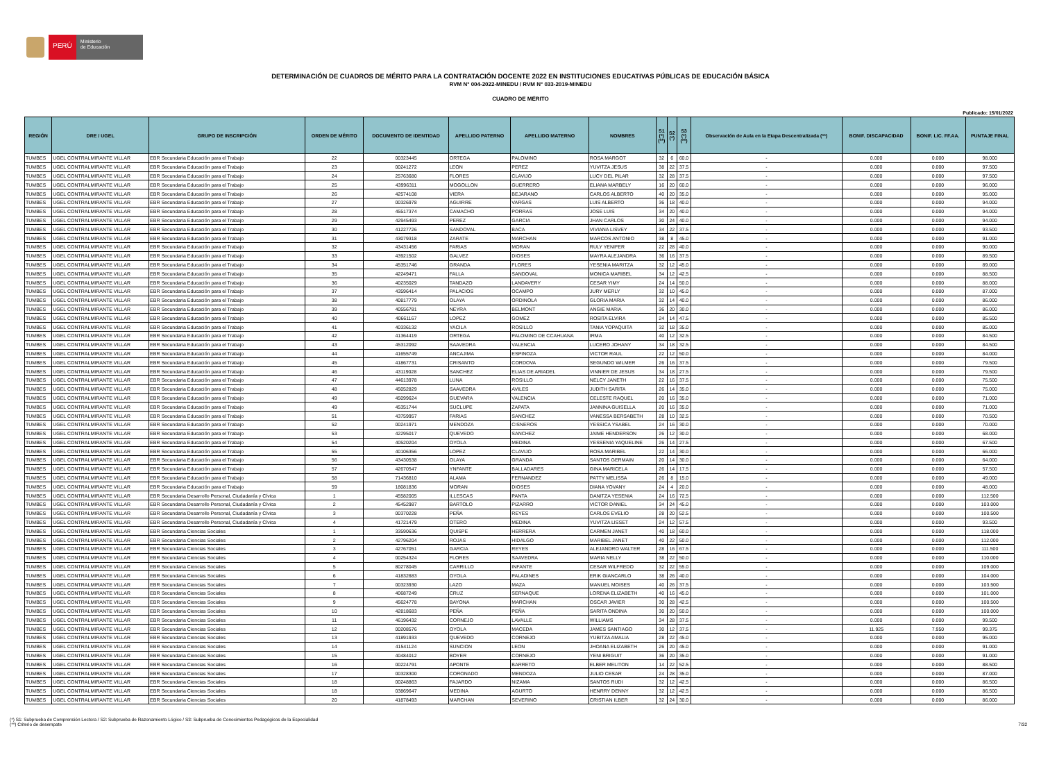PERÚ
Ministerio
de Educación
DETERMINACIÓN DE CUADROS DE MÉRITO PARA LA CONTRATACIÓN DOCENTE 2022 EN INSTITUCIONES EDUCATIVAS PÚBLICAS DE EDUCACIÓN BÁSICA
RVM N° 004-2022-MINEDU / RVM N° 033-2019-MINEDU
CUADRO DE MÉRITO
Publicado: 15/01/2022
| REGIÓN | DRE / UGEL | GRUPO DE INSCRIPCIÓN | ORDEN DE MÉRITO | DOCUMENTO DE IDENTIDAD | APELLIDO PATERNO | APELLIDO MATERNO | NOMBRES | S1 (*) (**) | S2 (*) | S3 (*) (**) | Observación de Aula en la Etapa Descentralizada (**) | BONIF. DISCAPACIDAD | BONIF. LIC. FF.AA. | PUNTAJE FINAL |
| --- | --- | --- | --- | --- | --- | --- | --- | --- | --- | --- | --- | --- | --- | --- |
| TUMBES | UGEL CONTRALMIRANTE VILLAR | EBR Secundaria Educación para el Trabajo | 22 | 00323445 | ORTEGA | PALOMINO | ROSA MARGOT | 32 | 6 | 60.0 | - | 0.000 | 0.000 | 98.000 |
| TUMBES | UGEL CONTRALMIRANTE VILLAR | EBR Secundaria Educación para el Trabajo | 23 | 00241272 | LEON | PEREZ | YUVITZA JESUS | 38 | 22 | 37.5 | - | 0.000 | 0.000 | 97.500 |
| TUMBES | UGEL CONTRALMIRANTE VILLAR | EBR Secundaria Educación para el Trabajo | 24 | 25763680 | FLORES | CLAVIJO | LUCY DEL PILAR | 32 | 28 | 37.5 | - | 0.000 | 0.000 | 97.500 |
| TUMBES | UGEL CONTRALMIRANTE VILLAR | EBR Secundaria Educación para el Trabajo | 25 | 43996311 | MOGOLLON | GUERRERO | ELIANA MARBELY | 16 | 20 | 60.0 | - | 0.000 | 0.000 | 96.000 |
| TUMBES | UGEL CONTRALMIRANTE VILLAR | EBR Secundaria Educación para el Trabajo | 26 | 42574108 | VIERA | BEJARANO | CARLOS ALBERTO | 40 | 20 | 35.0 | - | 0.000 | 0.000 | 95.000 |
| TUMBES | UGEL CONTRALMIRANTE VILLAR | EBR Secundaria Educación para el Trabajo | 27 | 00326978 | AGUIRRE | VARGAS | LUIS ALBERTO | 36 | 18 | 40.0 | - | 0.000 | 0.000 | 94.000 |
| TUMBES | UGEL CONTRALMIRANTE VILLAR | EBR Secundaria Educación para el Trabajo | 28 | 45517374 | CAMACHO | PORRAS | JOSE LUIS | 34 | 20 | 40.0 | - | 0.000 | 0.000 | 94.000 |
| TUMBES | UGEL CONTRALMIRANTE VILLAR | EBR Secundaria Educación para el Trabajo | 29 | 42945493 | PEREZ | GARCIA | JHAN CARLOS | 30 | 24 | 40.0 | - | 0.000 | 0.000 | 94.000 |
| TUMBES | UGEL CONTRALMIRANTE VILLAR | EBR Secundaria Educación para el Trabajo | 30 | 41227726 | SANDOVAL | BACA | VIVIANA LISVEY | 34 | 22 | 37.5 | - | 0.000 | 0.000 | 93.500 |
| TUMBES | UGEL CONTRALMIRANTE VILLAR | EBR Secundaria Educación para el Trabajo | 31 | 43079318 | ZARATE | MARCHAN | MARCOS ANTONIO | 38 | 8 | 45.0 | - | 0.000 | 0.000 | 91.000 |
| TUMBES | UGEL CONTRALMIRANTE VILLAR | EBR Secundaria Educación para el Trabajo | 32 | 43431456 | FARIAS | MORAN | RULY YENIFER | 22 | 28 | 40.0 | - | 0.000 | 0.000 | 90.000 |
| TUMBES | UGEL CONTRALMIRANTE VILLAR | EBR Secundaria Educación para el Trabajo | 33 | 43921502 | GALVEZ | DIOSES | MAYRA ALEJANDRA | 36 | 16 | 37.5 | - | 0.000 | 0.000 | 89.500 |
| TUMBES | UGEL CONTRALMIRANTE VILLAR | EBR Secundaria Educación para el Trabajo | 34 | 45351746 | GRANDA | FLORES | YESENIA MARITZA | 32 | 12 | 45.0 | - | 0.000 | 0.000 | 89.000 |
| TUMBES | UGEL CONTRALMIRANTE VILLAR | EBR Secundaria Educación para el Trabajo | 35 | 42249471 | FALLA | SANDOVAL | MONICA MARIBEL | 34 | 12 | 42.5 | - | 0.000 | 0.000 | 88.500 |
| TUMBES | UGEL CONTRALMIRANTE VILLAR | EBR Secundaria Educación para el Trabajo | 36 | 40235029 | TANDAZO | LANDAVERY | CESAR YIMY | 24 | 14 | 50.0 | - | 0.000 | 0.000 | 88.000 |
| TUMBES | UGEL CONTRALMIRANTE VILLAR | EBR Secundaria Educación para el Trabajo | 37 | 43596414 | PALACIOS | OCAMPO | JURY MERLY | 32 | 10 | 45.0 | - | 0.000 | 0.000 | 87.000 |
| TUMBES | UGEL CONTRALMIRANTE VILLAR | EBR Secundaria Educación para el Trabajo | 38 | 40817779 | OLAYA | ORDINOLA | GLORIA MARIA | 32 | 14 | 40.0 | - | 0.000 | 0.000 | 86.000 |
| TUMBES | UGEL CONTRALMIRANTE VILLAR | EBR Secundaria Educación para el Trabajo | 39 | 40556781 | NEYRA | BELMONT | ANGIE MARIA | 36 | 20 | 30.0 | - | 0.000 | 0.000 | 86.000 |
| TUMBES | UGEL CONTRALMIRANTE VILLAR | EBR Secundaria Educación para el Trabajo | 40 | 40661167 | LOPEZ | GOMEZ | ROSITA ELVIRA | 24 | 14 | 47.5 | - | 0.000 | 0.000 | 85.500 |
| TUMBES | UGEL CONTRALMIRANTE VILLAR | EBR Secundaria Educación para el Trabajo | 41 | 40336132 | YACILA | ROSILLO | TANIA YOPAQUITA | 32 | 18 | 35.0 | - | 0.000 | 0.000 | 85.000 |
| TUMBES | UGEL CONTRALMIRANTE VILLAR | EBR Secundaria Educación para el Trabajo | 42 | 41364419 | ORTEGA | PALOMINO DE CCAHUANA | IRMA | 40 | 12 | 32.5 | - | 0.000 | 0.000 | 84.500 |
| TUMBES | UGEL CONTRALMIRANTE VILLAR | EBR Secundaria Educación para el Trabajo | 43 | 45312092 | SAAVEDRA | VALENCIA | LUCERO JOHANY | 34 | 18 | 32.5 | - | 0.000 | 0.000 | 84.500 |
| TUMBES | UGEL CONTRALMIRANTE VILLAR | EBR Secundaria Educación para el Trabajo | 44 | 41655749 | ANCAJIMA | ESPINOZA | VICTOR RAUL | 22 | 12 | 50.0 | - | 0.000 | 0.000 | 84.000 |
| TUMBES | UGEL CONTRALMIRANTE VILLAR | EBR Secundaria Educación para el Trabajo | 45 | 41867731 | CRISANTO | CORDOVA | SEGUNDO WILMER | 26 | 16 | 37.5 | - | 0.000 | 0.000 | 79.500 |
| TUMBES | UGEL CONTRALMIRANTE VILLAR | EBR Secundaria Educación para el Trabajo | 46 | 43119028 | SANCHEZ | ELIAS DE ARIADEL | VINNIER DE JESUS | 34 | 18 | 27.5 | - | 0.000 | 0.000 | 79.500 |
| TUMBES | UGEL CONTRALMIRANTE VILLAR | EBR Secundaria Educación para el Trabajo | 47 | 44613978 | LUNA | ROSILLO | NELCY JANETH | 22 | 16 | 37.5 | - | 0.000 | 0.000 | 75.500 |
| TUMBES | UGEL CONTRALMIRANTE VILLAR | EBR Secundaria Educación para el Trabajo | 48 | 45052829 | SAAVEDRA | AVILES | JUDITH SARITA | 26 | 14 | 35.0 | - | 0.000 | 0.000 | 75.000 |
| TUMBES | UGEL CONTRALMIRANTE VILLAR | EBR Secundaria Educación para el Trabajo | 49 | 45099624 | GUEVARA | VALENCIA | CELESTE RAQUEL | 20 | 16 | 35.0 | - | 0.000 | 0.000 | 71.000 |
| TUMBES | UGEL CONTRALMIRANTE VILLAR | EBR Secundaria Educación para el Trabajo | 49 | 45351744 | SUCLUPE | ZAPATA | JANNINA GUISELLA | 20 | 16 | 35.0 | - | 0.000 | 0.000 | 71.000 |
| TUMBES | UGEL CONTRALMIRANTE VILLAR | EBR Secundaria Educación para el Trabajo | 51 | 43759957 | FARIAS | SANCHEZ | VANESSA BERSABETH | 28 | 10 | 32.5 | - | 0.000 | 0.000 | 70.500 |
| TUMBES | UGEL CONTRALMIRANTE VILLAR | EBR Secundaria Educación para el Trabajo | 52 | 00241971 | MENDOZA | CISNEROS | YESSICA YSABEL | 24 | 16 | 30.0 | - | 0.000 | 0.000 | 70.000 |
| TUMBES | UGEL CONTRALMIRANTE VILLAR | EBR Secundaria Educación para el Trabajo | 53 | 42295017 | QUEVEDO | SANCHEZ | JAIME HENDERSON | 26 | 12 | 30.0 | - | 0.000 | 0.000 | 68.000 |
| TUMBES | UGEL CONTRALMIRANTE VILLAR | EBR Secundaria Educación para el Trabajo | 54 | 40520204 | OYOLA | MEDINA | YESSENIA YAQUELINE | 26 | 14 | 27.5 | - | 0.000 | 0.000 | 67.500 |
| TUMBES | UGEL CONTRALMIRANTE VILLAR | EBR Secundaria Educación para el Trabajo | 55 | 40106356 | LOPEZ | CLAVIJO | ROSA MARIBEL | 22 | 14 | 30.0 | - | 0.000 | 0.000 | 66.000 |
| TUMBES | UGEL CONTRALMIRANTE VILLAR | EBR Secundaria Educación para el Trabajo | 56 | 43430538 | OLAYA | GRANDA | SANTOS GERMAIN | 20 | 14 | 30.0 | - | 0.000 | 0.000 | 64.000 |
| TUMBES | UGEL CONTRALMIRANTE VILLAR | EBR Secundaria Educación para el Trabajo | 57 | 42670547 | YNFANTE | BALLADARES | GINA MARICELA | 26 | 14 | 17.5 | - | 0.000 | 0.000 | 57.500 |
| TUMBES | UGEL CONTRALMIRANTE VILLAR | EBR Secundaria Educación para el Trabajo | 58 | 71436810 | ALAMA | FERNANDEZ | PATTY MELISSA | 26 | 8 | 15.0 | - | 0.000 | 0.000 | 49.000 |
| TUMBES | UGEL CONTRALMIRANTE VILLAR | EBR Secundaria Educación para el Trabajo | 59 | 18081836 | MORAN | DIOSES | DIANA YOVANY | 24 | 4 | 20.0 | - | 0.000 | 0.000 | 48.000 |
| TUMBES | UGEL CONTRALMIRANTE VILLAR | EBR Secundaria Desarrollo Personal, Ciudadanía y Cívica | 1 | 45582005 | ILLESCAS | PANTA | DANITZA YESENIA | 24 | 16 | 72.5 | - | 0.000 | 0.000 | 112.500 |
| TUMBES | UGEL CONTRALMIRANTE VILLAR | EBR Secundaria Desarrollo Personal, Ciudadanía y Cívica | 2 | 45452987 | BARTOLO | PIZARRO | VICTOR DANIEL | 34 | 24 | 45.0 | - | 0.000 | 0.000 | 103.000 |
| TUMBES | UGEL CONTRALMIRANTE VILLAR | EBR Secundaria Desarrollo Personal, Ciudadanía y Cívica | 3 | 00370228 | PEÑA | REYES | CARLOS EVELIO | 28 | 20 | 52.5 | - | 0.000 | 0.000 | 100.500 |
| TUMBES | UGEL CONTRALMIRANTE VILLAR | EBR Secundaria Desarrollo Personal, Ciudadanía y Cívica | 4 | 41721479 | OTERO | MEDINA | YUVITZA LISSET | 24 | 12 | 57.5 | - | 0.000 | 0.000 | 93.500 |
| TUMBES | UGEL CONTRALMIRANTE VILLAR | EBR Secundaria Ciencias Sociales | 1 | 33590636 | QUISPE | HERRERA | CARMEN JANET | 40 | 18 | 60.0 | - | 0.000 | 0.000 | 118.000 |
| TUMBES | UGEL CONTRALMIRANTE VILLAR | EBR Secundaria Ciencias Sociales | 2 | 42796204 | ROJAS | HIDALGO | MARIBEL JANET | 40 | 22 | 50.0 | - | 0.000 | 0.000 | 112.000 |
| TUMBES | UGEL CONTRALMIRANTE VILLAR | EBR Secundaria Ciencias Sociales | 3 | 42767051 | GARCIA | REYES | ALEJANDRO WALTER | 28 | 16 | 67.5 | - | 0.000 | 0.000 | 111.500 |
| TUMBES | UGEL CONTRALMIRANTE VILLAR | EBR Secundaria Ciencias Sociales | 4 | 00254324 | FLORES | SAAVEDRA | MARIA NELLY | 38 | 22 | 50.0 | - | 0.000 | 0.000 | 110.000 |
| TUMBES | UGEL CONTRALMIRANTE VILLAR | EBR Secundaria Ciencias Sociales | 5 | 80278045 | CARRILLO | INFANTE | CESAR WILFREDO | 32 | 22 | 55.0 | - | 0.000 | 0.000 | 109.000 |
| TUMBES | UGEL CONTRALMIRANTE VILLAR | EBR Secundaria Ciencias Sociales | 6 | 41832683 | OYOLA | PALADINES | ERIK GIANCARLO | 38 | 26 | 40.0 | - | 0.000 | 0.000 | 104.000 |
| TUMBES | UGEL CONTRALMIRANTE VILLAR | EBR Secundaria Ciencias Sociales | 7 | 00323930 | LAZO | MAZA | MANUEL MOISES | 40 | 26 | 37.5 | - | 0.000 | 0.000 | 103.500 |
| TUMBES | UGEL CONTRALMIRANTE VILLAR | EBR Secundaria Ciencias Sociales | 8 | 40687249 | CRUZ | SERNAQUE | LORENA ELIZABETH | 40 | 16 | 45.0 | - | 0.000 | 0.000 | 101.000 |
| TUMBES | UGEL CONTRALMIRANTE VILLAR | EBR Secundaria Ciencias Sociales | 9 | 45624778 | BAYONA | MARCHAN | OSCAR JAVIER | 30 | 28 | 42.5 | - | 0.000 | 0.000 | 100.500 |
| TUMBES | UGEL CONTRALMIRANTE VILLAR | EBR Secundaria Ciencias Sociales | 10 | 42818683 | PEÑA | PEÑA | SARITA ONDINA | 30 | 20 | 50.0 | - | 0.000 | 0.000 | 100.000 |
| TUMBES | UGEL CONTRALMIRANTE VILLAR | EBR Secundaria Ciencias Sociales | 11 | 46196432 | CORNEJO | LAVALLE | WILLIAMS | 34 | 28 | 37.5 | - | 0.000 | 0.000 | 99.500 |
| TUMBES | UGEL CONTRALMIRANTE VILLAR | EBR Secundaria Ciencias Sociales | 12 | 00208576 | OYOLA | MACEDA | JAMES SANTIAGO | 30 | 12 | 37.5 | - | 11.925 | 7.950 | 99.375 |
| TUMBES | UGEL CONTRALMIRANTE VILLAR | EBR Secundaria Ciencias Sociales | 13 | 41891933 | QUEVEDO | CORNEJO | YUBITZA AMALIA | 28 | 22 | 45.0 | - | 0.000 | 0.000 | 95.000 |
| TUMBES | UGEL CONTRALMIRANTE VILLAR | EBR Secundaria Ciencias Sociales | 14 | 41541124 | SUNCION | LEON | JHOANA ELIZABETH | 26 | 20 | 45.0 | - | 0.000 | 0.000 | 91.000 |
| TUMBES | UGEL CONTRALMIRANTE VILLAR | EBR Secundaria Ciencias Sociales | 15 | 40484012 | BOYER | CORNEJO | YENI BRIGUIT | 36 | 20 | 35.0 | - | 0.000 | 0.000 | 91.000 |
| TUMBES | UGEL CONTRALMIRANTE VILLAR | EBR Secundaria Ciencias Sociales | 16 | 00224791 | APONTE | BARRETO | ELBER MELITON | 14 | 22 | 52.5 | - | 0.000 | 0.000 | 88.500 |
| TUMBES | UGEL CONTRALMIRANTE VILLAR | EBR Secundaria Ciencias Sociales | 17 | 00328300 | CORONADO | MENDOZA | JULIO CESAR | 24 | 28 | 35.0 | - | 0.000 | 0.000 | 87.000 |
| TUMBES | UGEL CONTRALMIRANTE VILLAR | EBR Secundaria Ciencias Sociales | 18 | 00248863 | FAJARDO | NIZAMA | SANTOS RUDI | 32 | 12 | 42.5 | - | 0.000 | 0.000 | 86.500 |
| TUMBES | UGEL CONTRALMIRANTE VILLAR | EBR Secundaria Ciencias Sociales | 18 | 03869647 | MEDINA | AGURTO | HENRRY DENNY | 32 | 12 | 42.5 | - | 0.000 | 0.000 | 86.500 |
| TUMBES | UGEL CONTRALMIRANTE VILLAR | EBR Secundaria Ciencias Sociales | 20 | 41878493 | MARCHAN | SEVERINO | CRISTIAN ILBER | 32 | 24 | 30.0 | - | 0.000 | 0.000 | 86.000 |
(*) S1: Subprueba de Comprensión Lectora / S2: Subprueba de Razonamiento Lógico / S3: Subprueba de Conocimientos Pedagógicos de la Especialidad
(**) Criterio de desempate
7/32